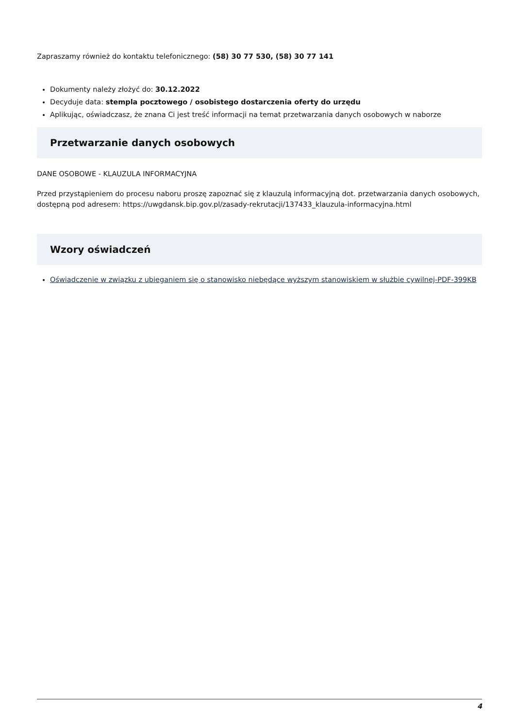Zapraszamy również do kontaktu telefonicznego: (58) 30 77 530, (58) 30 77 141
Dokumenty należy złożyć do: 30.12.2022
Decyduje data: stempla pocztowego / osobistego dostarczenia oferty do urzędu
Aplikując, oświadczasz, że znana Ci jest treść informacji na temat przetwarzania danych osobowych w naborze
Przetwarzanie danych osobowych
DANE OSOBOWE - KLAUZULA INFORMACYJNA
Przed przystąpieniem do procesu naboru proszę zapoznać się z klauzulą informacyjną dot. przetwarzania danych osobowych, dostępną pod adresem: https://uwgdansk.bip.gov.pl/zasady-rekrutacji/137433_klauzula-informacyjna.html
Wzory oświadczeń
Oświadczenie w związku z ubieganiem się o stanowisko niebędące wyższym stanowiskiem w służbie cywilnej-PDF-399KB
4